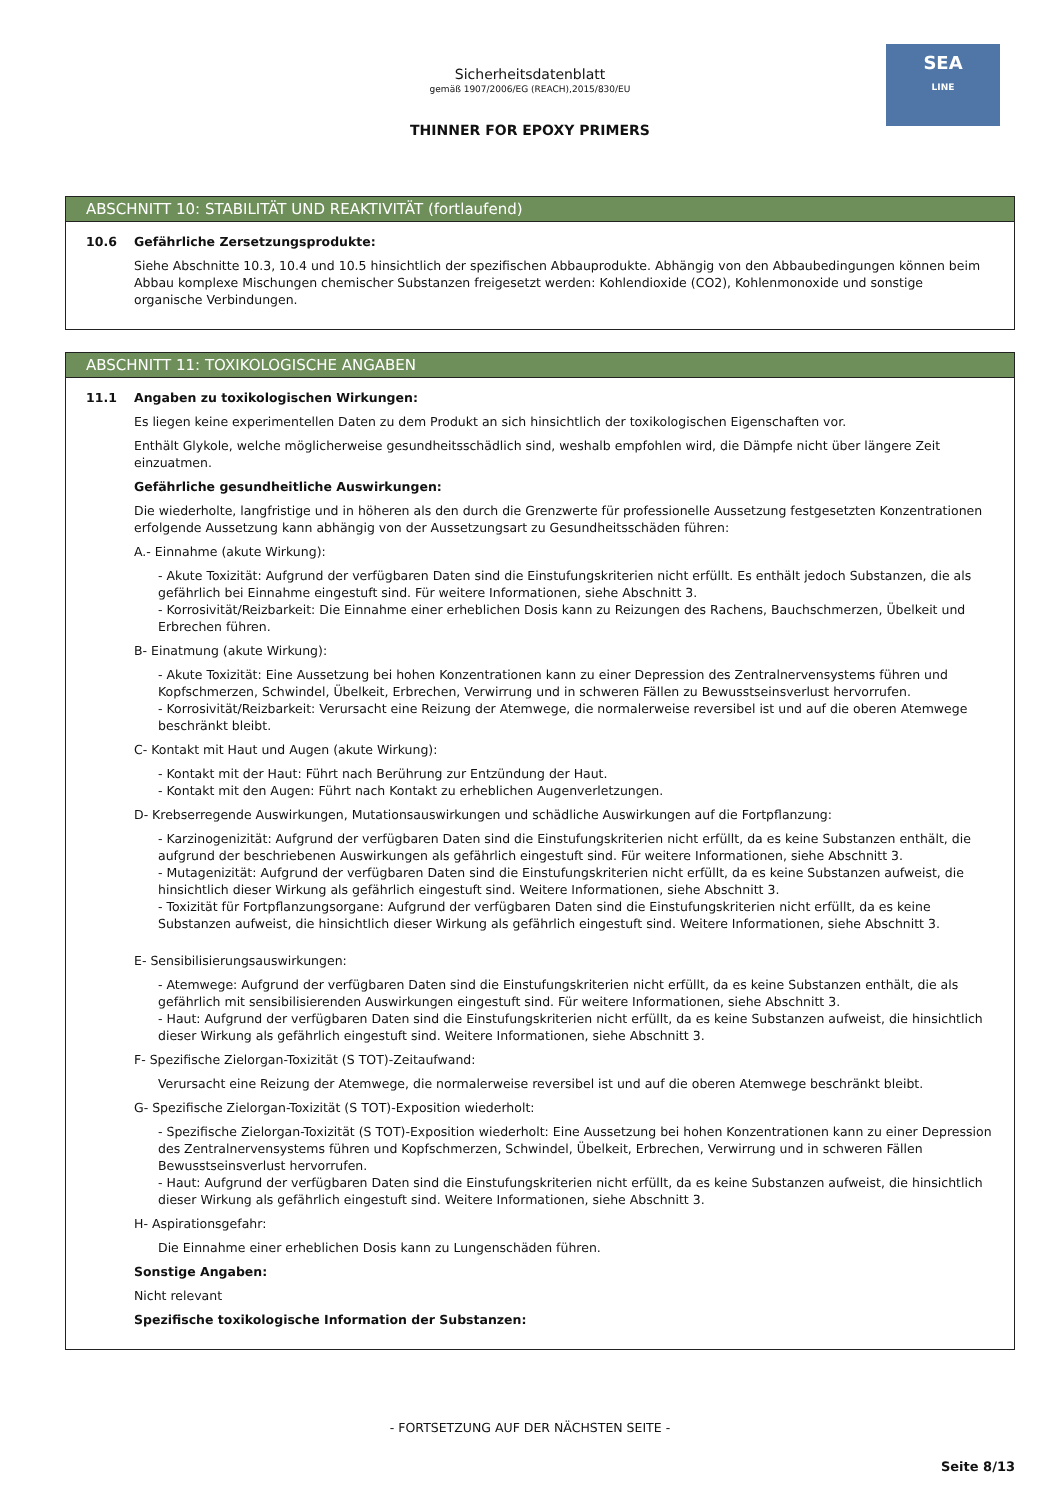SEA
LINE
Sicherheitsdatenblatt
gemäß 1907/2006/EG (REACH),2015/830/EU
THINNER FOR EPOXY PRIMERS
ABSCHNITT 10: STABILITÄT UND REAKTIVITÄT (fortlaufend)
10.6 Gefährliche Zersetzungsprodukte:
Siehe Abschnitte 10.3, 10.4 und 10.5 hinsichtlich der spezifischen Abbauprodukte. Abhängig von den Abbaubedingungen können beim Abbau komplexe Mischungen chemischer Substanzen freigesetzt werden: Kohlendioxide (CO2), Kohlenmonoxide und sonstige organische Verbindungen.
ABSCHNITT 11: TOXIKOLOGISCHE ANGABEN
11.1 Angaben zu toxikologischen Wirkungen:
Es liegen keine experimentellen Daten zu dem Produkt an sich hinsichtlich der toxikologischen Eigenschaften vor.
Enthält Glykole, welche möglicherweise gesundheitsschädlich sind, weshalb empfohlen wird, die Dämpfe nicht über längere Zeit einzuatmen.
Gefährliche gesundheitliche Auswirkungen:
Die wiederholte, langfristige und in höheren als den durch die Grenzwerte für professionelle Aussetzung festgesetzten Konzentrationen erfolgende Aussetzung kann abhängig von der Aussetzungsart zu Gesundheitsschäden führen:
A.- Einnahme (akute Wirkung):
- Akute Toxizität: Aufgrund der verfügbaren Daten sind die Einstufungskriterien nicht erfüllt. Es enthält jedoch Substanzen, die als gefährlich bei Einnahme eingestuft sind. Für weitere Informationen, siehe Abschnitt 3.
- Korrosivität/Reizbarkeit: Die Einnahme einer erheblichen Dosis kann zu Reizungen des Rachens, Bauchschmerzen, Übelkeit und Erbrechen führen.
B- Einatmung (akute Wirkung):
- Akute Toxizität: Eine Aussetzung bei hohen Konzentrationen kann zu einer Depression des Zentralnervensystems führen und Kopfschmerzen, Schwindel, Übelkeit, Erbrechen, Verwirrung und in schweren Fällen zu Bewusstseinsverlust hervorrufen.
- Korrosivität/Reizbarkeit: Verursacht eine Reizung der Atemwege, die normalerweise reversibel ist und auf die oberen Atemwege beschränkt bleibt.
C- Kontakt mit Haut und Augen (akute Wirkung):
- Kontakt mit der Haut: Führt nach Berührung zur Entzündung der Haut.
- Kontakt mit den Augen: Führt nach Kontakt zu erheblichen Augenverletzungen.
D- Krebserregende Auswirkungen, Mutationsauswirkungen und schädliche Auswirkungen auf die Fortpflanzung:
- Karzinogenizität: Aufgrund der verfügbaren Daten sind die Einstufungskriterien nicht erfüllt, da es keine Substanzen enthält, die aufgrund der beschriebenen Auswirkungen als gefährlich eingestuft sind. Für weitere Informationen, siehe Abschnitt 3.
- Mutagenizität: Aufgrund der verfügbaren Daten sind die Einstufungskriterien nicht erfüllt, da es keine Substanzen aufweist, die hinsichtlich dieser Wirkung als gefährlich eingestuft sind. Weitere Informationen, siehe Abschnitt 3.
- Toxizität für Fortpflanzungsorgane: Aufgrund der verfügbaren Daten sind die Einstufungskriterien nicht erfüllt, da es keine Substanzen aufweist, die hinsichtlich dieser Wirkung als gefährlich eingestuft sind. Weitere Informationen, siehe Abschnitt 3.
E- Sensibilisierungsauswirkungen:
- Atemwege: Aufgrund der verfügbaren Daten sind die Einstufungskriterien nicht erfüllt, da es keine Substanzen enthält, die als gefährlich mit sensibilisierenden Auswirkungen eingestuft sind. Für weitere Informationen, siehe Abschnitt 3.
- Haut: Aufgrund der verfügbaren Daten sind die Einstufungskriterien nicht erfüllt, da es keine Substanzen aufweist, die hinsichtlich dieser Wirkung als gefährlich eingestuft sind. Weitere Informationen, siehe Abschnitt 3.
F- Spezifische Zielorgan-Toxizität (S TOT)-Zeitaufwand:
Verursacht eine Reizung der Atemwege, die normalerweise reversibel ist und auf die oberen Atemwege beschränkt bleibt.
G- Spezifische Zielorgan-Toxizität (S TOT)-Exposition wiederholt:
- Spezifische Zielorgan-Toxizität (S TOT)-Exposition wiederholt: Eine Aussetzung bei hohen Konzentrationen kann zu einer Depression des Zentralnervensystems führen und Kopfschmerzen, Schwindel, Übelkeit, Erbrechen, Verwirrung und in schweren Fällen Bewusstseinsverlust hervorrufen.
- Haut: Aufgrund der verfügbaren Daten sind die Einstufungskriterien nicht erfüllt, da es keine Substanzen aufweist, die hinsichtlich dieser Wirkung als gefährlich eingestuft sind. Weitere Informationen, siehe Abschnitt 3.
H- Aspirationsgefahr:
Die Einnahme einer erheblichen Dosis kann zu Lungenschäden führen.
Sonstige Angaben:
Nicht relevant
Spezifische toxikologische Information der Substanzen:
- FORTSETZUNG AUF DER NÄCHSTEN SEITE -
Seite 8/13